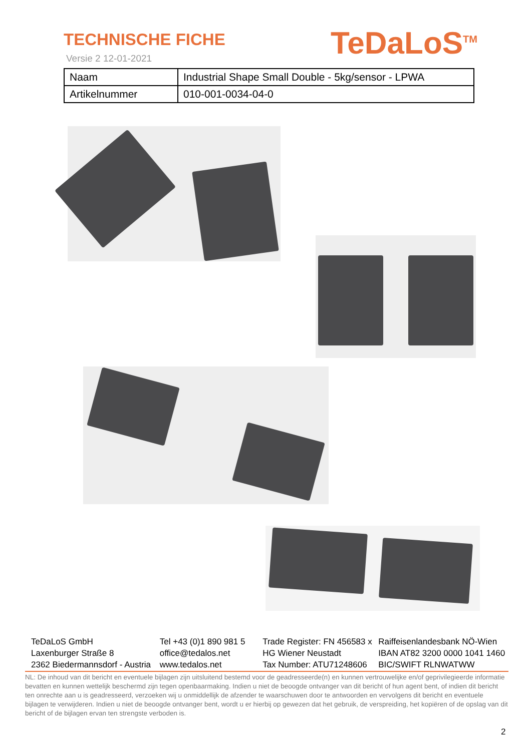TECHNISCHE FICHE
Versie 2 12-01-2021
TeDaLoS<sup>TM</sup>
| Naam | Industrial Shape Small Double - 5kg/sensor - LPWA |
| Artikelnummer | 010-001-0034-04-0 |
TeDaLoS GmbH
Laxenburger Straße 8
2362 Biedermannsdorf - Austria
Tel +43 (0)1 890 981 5
office@tedalos.net
www.tedalos.net
Trade Register: FN 456583 x
HG Wiener Neustadt
Tax Number: ATU71248606
Raiffeisenlandesbank NÖ-Wien
IBAN AT82 3200 0000 1041 1460
BIC/SWIFT RLNWATWW
NL: De inhoud van dit bericht en eventuele bijlagen zijn uitsluitend bestemd voor de geadresseerde(n) en kunnen vertrouwelijke en/of geprivilegieerde informatie bevatten en kunnen wettelijk beschermd zijn tegen openbaarmaking. Indien u niet de beoogde ontvanger van dit bericht of hun agent bent, of indien dit bericht ten onrechte aan u is geadresseerd, verzoeken wij u onmiddellijk de afzender te waarschuwen door te antwoorden en vervolgens dit bericht en eventuele bijlagen te verwijderen. Indien u niet de beoogde ontvanger bent, wordt u er hierbij op gewezen dat het gebruik, de verspreiding, het kopiëren of de opslag van dit bericht of de bijlagen ervan ten strengste verboden is.
2